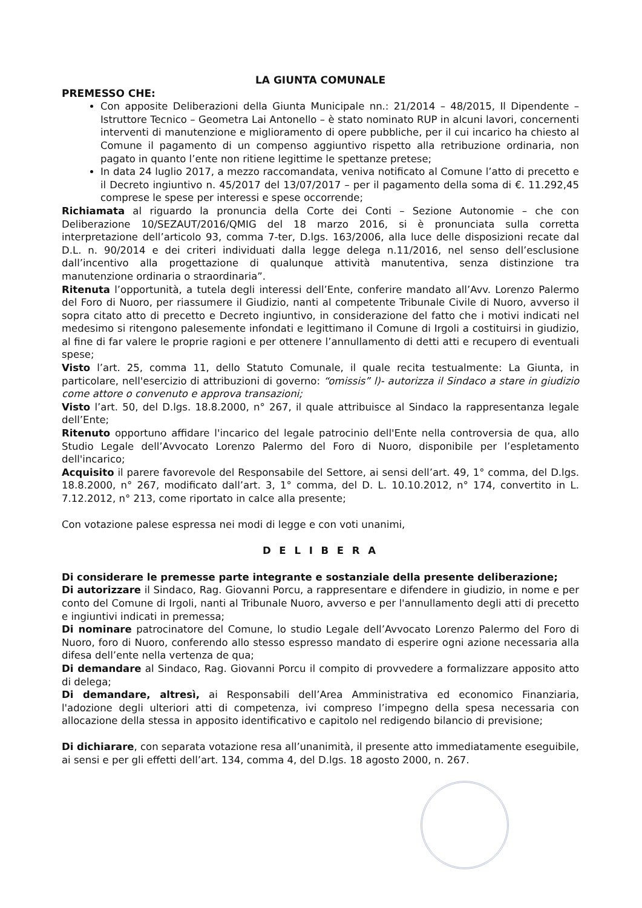LA GIUNTA COMUNALE
PREMESSO CHE:
Con apposite Deliberazioni della Giunta Municipale nn.: 21/2014 – 48/2015, Il Dipendente – Istruttore Tecnico – Geometra Lai Antonello – è stato nominato RUP in alcuni lavori, concernenti interventi di manutenzione e miglioramento di opere pubbliche, per il cui incarico ha chiesto al Comune il pagamento di un compenso aggiuntivo rispetto alla retribuzione ordinaria, non pagato in quanto l’ente non ritiene legittime le spettanze pretese;
In data 24 luglio 2017, a mezzo raccomandata, veniva notificato al Comune l’atto di precetto e il Decreto ingiuntivo n. 45/2017 del 13/07/2017 – per il pagamento della soma di €. 11.292,45 comprese le spese per interessi e spese occorrende;
Richiamata al riguardo la pronuncia della Corte dei Conti – Sezione Autonomie – che con Deliberazione 10/SEZAUT/2016/QMIG del 18 marzo 2016, si è pronunciata sulla corretta interpretazione dell’articolo 93, comma 7-ter, D.lgs. 163/2006, alla luce delle disposizioni recate dal D.L. n. 90/2014 e dei criteri individuati dalla legge delega n.11/2016, nel senso dell’esclusione dall’incentivo alla progettazione di qualunque attività manutentiva, senza distinzione tra manutenzione ordinaria o straordinaria”.
Ritenuta l’opportunità, a tutela degli interessi dell’Ente, conferire mandato all’Avv. Lorenzo Palermo del Foro di Nuoro, per riassumere il Giudizio, nanti al competente Tribunale Civile di Nuoro, avverso il sopra citato atto di precetto e Decreto ingiuntivo, in considerazione del fatto che i motivi indicati nel medesimo si ritengono palesemente infondati e legittimano il Comune di Irgoli a costituirsi in giudizio, al fine di far valere le proprie ragioni e per ottenere l’annullamento di detti atti e recupero di eventuali spese;
Visto l’art. 25, comma 11, dello Statuto Comunale, il quale recita testualmente: La Giunta, in particolare, nell'esercizio di attribuzioni di governo: “omissis” l)- autorizza il Sindaco a stare in giudizio come attore o convenuto e approva transazioni;
Visto l’art. 50, del D.lgs. 18.8.2000, n° 267, il quale attribuisce al Sindaco la rappresentanza legale dell’Ente;
Ritenuto opportuno affidare l'incarico del legale patrocinio dell'Ente nella controversia de qua, allo Studio Legale dell’Avvocato Lorenzo Palermo del Foro di Nuoro, disponibile per l’espletamento dell'incarico;
Acquisito il parere favorevole del Responsabile del Settore, ai sensi dell’art. 49, 1° comma, del D.lgs. 18.8.2000, n° 267, modificato dall’art. 3, 1° comma, del D. L. 10.10.2012, n° 174, convertito in L. 7.12.2012, n° 213, come riportato in calce alla presente;
Con votazione palese espressa nei modi di legge e con voti unanimi,
D E L I B E R A
Di considerare le premesse parte integrante e sostanziale della presente deliberazione;
Di autorizzare il Sindaco, Rag. Giovanni Porcu, a rappresentare e difendere in giudizio, in nome e per conto del Comune di Irgoli, nanti al Tribunale Nuoro, avverso e per l'annullamento degli atti di precetto e ingiuntivi indicati in premessa;
Di nominare patrocinatore del Comune, lo studio Legale dell’Avvocato Lorenzo Palermo del Foro di Nuoro, foro di Nuoro, conferendo allo stesso espresso mandato di esperire ogni azione necessaria alla difesa dell’ente nella vertenza de qua;
Di demandare al Sindaco, Rag. Giovanni Porcu il compito di provvedere a formalizzare apposito atto di delega;
Di demandare, altresì, ai Responsabili dell’Area Amministrativa ed economico Finanziaria, l'adozione degli ulteriori atti di competenza, ivi compreso l’impegno della spesa necessaria con allocazione della stessa in apposito identificativo e capitolo nel redigendo bilancio di previsione;
Di dichiarare, con separata votazione resa all’unanimità, il presente atto immediatamente eseguibile, ai sensi e per gli effetti dell’art. 134, comma 4, del D.lgs. 18 agosto 2000, n. 267.